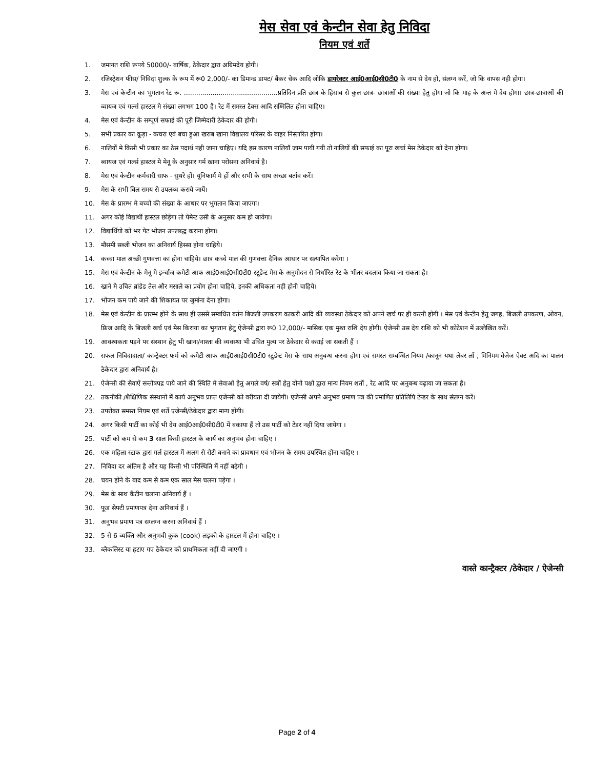मेस सेवा एवं केन्टीन सेवा हेतु निविदा
नियम एवं शर्ते
1. जमानत राशि रूपये 50000/- वार्षिक, ठेकेदार द्वारा अग्रिमदेय होगी।
2. रजिस्ट्रेशन फीस/ निविदा शुल्क के रूप में रू0 2,000/- का डिमान्ड डाफ्ट/ बैंकर चेक आदि जोकि डायरेक्टर आई0आई0सी0टी0 के नाम से देय हो, संलग्न करें, जो कि वापस नही होगा।
3. मेस एवं केन्टीन का भुगतान रेट रू. ..............................................प्रतिदिन प्रति छात्र के हिसाब से कुल छात्र- छात्राओं की संख्या हेतु होगा जो कि माह के अन्त मे देय होगा। छात्र-छात्राओं की ब्वायज एवं गर्ल्स हास्टल मे संख्या लगभग 100 है। रेट में समस्त टैक्स आदि सम्मिलित होना चाहिए।
4. मेस एवं केन्टीन के सम्पूर्ण सफाई की पूरी जिम्मेदारी ठेकेदार की होगी।
5. सभी प्रकार का कूड़ा - कचरा एवं बचा हुआ खराब खाना विद्यालय परिसर के बाहर निस्तारित होगा।
6. नालियों मे किसी भी प्रकार का ठेस पदार्थ नही जाना चाहिए। यदि इस कारण नालियॉ जाम पायी गयी तो नालियों की सफाई का पूरा खर्चा मेस ठेकेदार को देना होगा।
7. ब्वायज एवं गर्ल्स हास्टल मे मेनू के अनुसार गर्म खाना परोसना अनिवार्य है।
8. मेस एवं केन्टीन कर्मचारी साफ - सुथरे हों। यूनिफार्म मे हों और सभी के साथ अच्छा बर्ताव करें।
9. मेस के सभी बिल समय से उपलब्ध कराये जायें।
10. मेस के प्रारम्भ मे बच्चो की संख्या के आधार पर भुगतान किया जाएगा।
11. अगर कोई विद्यार्थी हास्टल छोड़ेगा तो पेमेन्ट उसी के अनुसार कम हो जायेगा।
12. विद्यार्थियो को भर पेट भोजन उपलब्द्ध कराना होगा।
13. मौसमी सब्जी भोजन का अनिवार्य हिस्सा होना चाहिये।
14. कच्चा माल अच्छी गुणवत्ता का होना चाहिये। छात्र कच्चे माल की गुणवत्ता दैनिक आधार पर सत्यापित करेगा ।
15. मेस एवं केन्टीन के मेनू मे इर्न्चाज कमेटी आफ आई0आई0सी0टी0 स्टूडेन्ट मेस के अनुमोदन से निर्धारित रेट के भीतर बदलाव किया जा सकता है।
16. खाने मे उचित ब्रांडेड तेल और मसाले का प्रयोग होना चाहिये, इनकी अधिकता नही होनी चाहिये।
17. भोजन कम पाये जाने की शिकायत पर जुर्माना देना होगा।
18. मेस एवं केन्टीन के प्रारम्भ होने के साथ ही उससे सम्बधित बर्तन बिजली उपकरण काकरी आदि की व्यवस्था ठेकेदार को अपने खर्च पर ही करनी होगी । मेस एवं केन्टीन हेतु जगह, बिजली उपकरण, ओवन, फ्रिज आदि के बिजली खर्च एवं मेस किराया का भुगतान हेतु ऐजेन्सी द्वारा रू0 12,000/- मासिक एक मुश्त राशि देय होगी। ऐजेन्सी उस देय राशि को भी कोटेशन में उल्लेखित करें।
19. आवश्यकता पड़ने पर संस्थान हेतु भी खाना/नाश्ता की व्यवस्था भी उचित मुल्य पर ठेकेदार से कराई जा सकती हैं ।
20. सफल निविदादाता/ कान्ट्रेक्टर फर्म को कमेटी आफ आई0आई0सी0टी0 स्टुडेन्ट मेस के साथ अनुबन्ध करना होगा एवं समस्त सम्बन्धित नियम /कानून यथा लेबर लॉं , मिनिमम वेजेज ऐक्ट अदि का पालन ठेकेदार द्वारा अनिवार्य है।
21. ऐजेन्सी की सेवाऐं सन्तोषपद्र पाये जाने की स्थिति में सेवाओं हेतु अगले वर्ष/ सत्रों हेतु दोनो पक्षो द्वारा मान्य नियम शर्तो , रेट आदि पर अनुबन्ध बढ़ाया जा सकता है।
22. तकनीकी /शैक्षिणिक संस्थानो में कार्य अनुभव प्राप्त एजेन्सी को वरीयता दी जायेगी। एजेन्सी अपने अनुभव प्रमाण पत्र की प्रमाणित प्रतिलिपि टेन्डर के साथ संलग्न करें।
23. उपरोक्त समस्त नियम एवं शर्ते एजेन्सी/ठेकेदार द्वारा मान्य होंगी।
24. अगर किसी पार्टी का कोई भी देय आई0आई0सी0टी0 में बकाया हैं तो उस पार्टी को टेंडर नहीं दिया जायेगा ।
25. पार्टी को कम से कम 3 साल किसी हास्टल के कार्य का अनुभव होना चाहिए ।
26. एक महिला स्टाफ द्वारा गर्ल हास्टल में अलग से रोटी बनाने का प्रावधान एवं भोजन के समय उपस्थित होना चाहिए ।
27. निविदा दर अंतिम है और यह किसी भी परिस्थिति में नहीं बढ़ेगी ।
28. चयन होने के बाद कम से कम एक साल मेस चलना पड़ेगा ।
29. मेस के साथ कैंटीन चलाना अनिवार्य हैं ।
30. फूड सेफ्टी प्रमाणपत्र देना अनिवार्य हैं ।
31. अनुभव प्रमाण पत्र सग्लग्न करना अनिवार्य हैं ।
32. 5 से 6 व्यक्ति और अनुभवी कुक (cook) लड़को के हास्टल में होना चाहिए ।
33. ब्लैकलिस्ट या हटाए गए ठेकेदार को प्राथमिकता नहीं दी जाएगी ।
वास्ते कान्ट्रैक्टर /ठेकेदार / ऐजेन्सी
Page 2 of 4